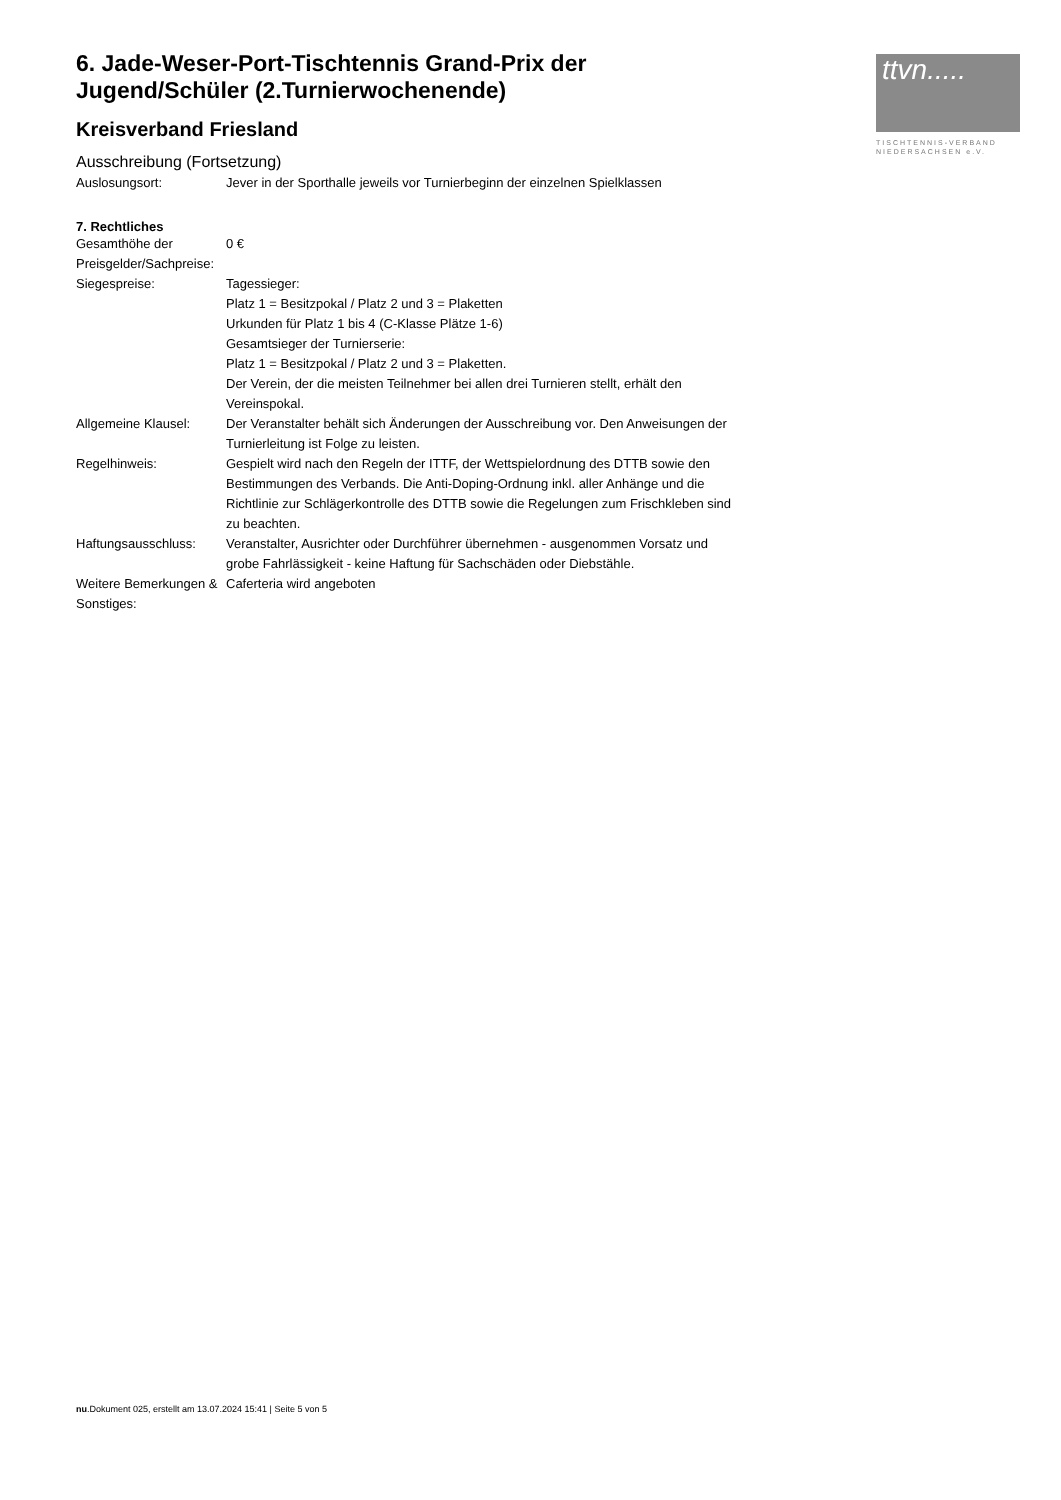ttvn.....
TISCHTENNIS-VERBAND
NIEDERSACHSEN e.V.
6. Jade-Weser-Port-Tischtennis Grand-Prix der Jugend/Schüler (2.Turnierwochenende)
Kreisverband Friesland
Ausschreibung (Fortsetzung)
| Auslosungsort: | Jever in der Sporthalle jeweils vor Turnierbeginn der einzelnen Spielklassen |
7. Rechtliches
| Gesamthöhe der Preisgelder/Sachpreise: | 0 € |
| Siegespreise: | Tagessieger: Platz 1 = Besitzpokal / Platz 2 und 3 = Plaketten Urkunden für Platz 1 bis 4 (C-Klasse Plätze 1-6) Gesamtsieger der Turnierserie: Platz 1 = Besitzpokal / Platz 2 und 3 = Plaketten. Der Verein, der die meisten Teilnehmer bei allen drei Turnieren stellt, erhält den Vereinspokal. |
| Allgemeine Klausel: | Der Veranstalter behält sich Änderungen der Ausschreibung vor. Den Anweisungen der Turnierleitung ist Folge zu leisten. |
| Regelhinweis: | Gespielt wird nach den Regeln der ITTF, der Wettspielordnung des DTTB sowie den Bestimmungen des Verbands. Die Anti-Doping-Ordnung inkl. aller Anhänge und die Richtlinie zur Schlägerkontrolle des DTTB sowie die Regelungen zum Frischkleben sind zu beachten. |
| Haftungsausschluss: | Veranstalter, Ausrichter oder Durchführer übernehmen - ausgenommen Vorsatz und grobe Fahrlässigkeit - keine Haftung für Sachschäden oder Diebstähle. |
| Weitere Bemerkungen & Sonstiges: | Caferteria wird angeboten |
nu.Dokument 025, erstellt am 13.07.2024 15:41 | Seite 5 von 5